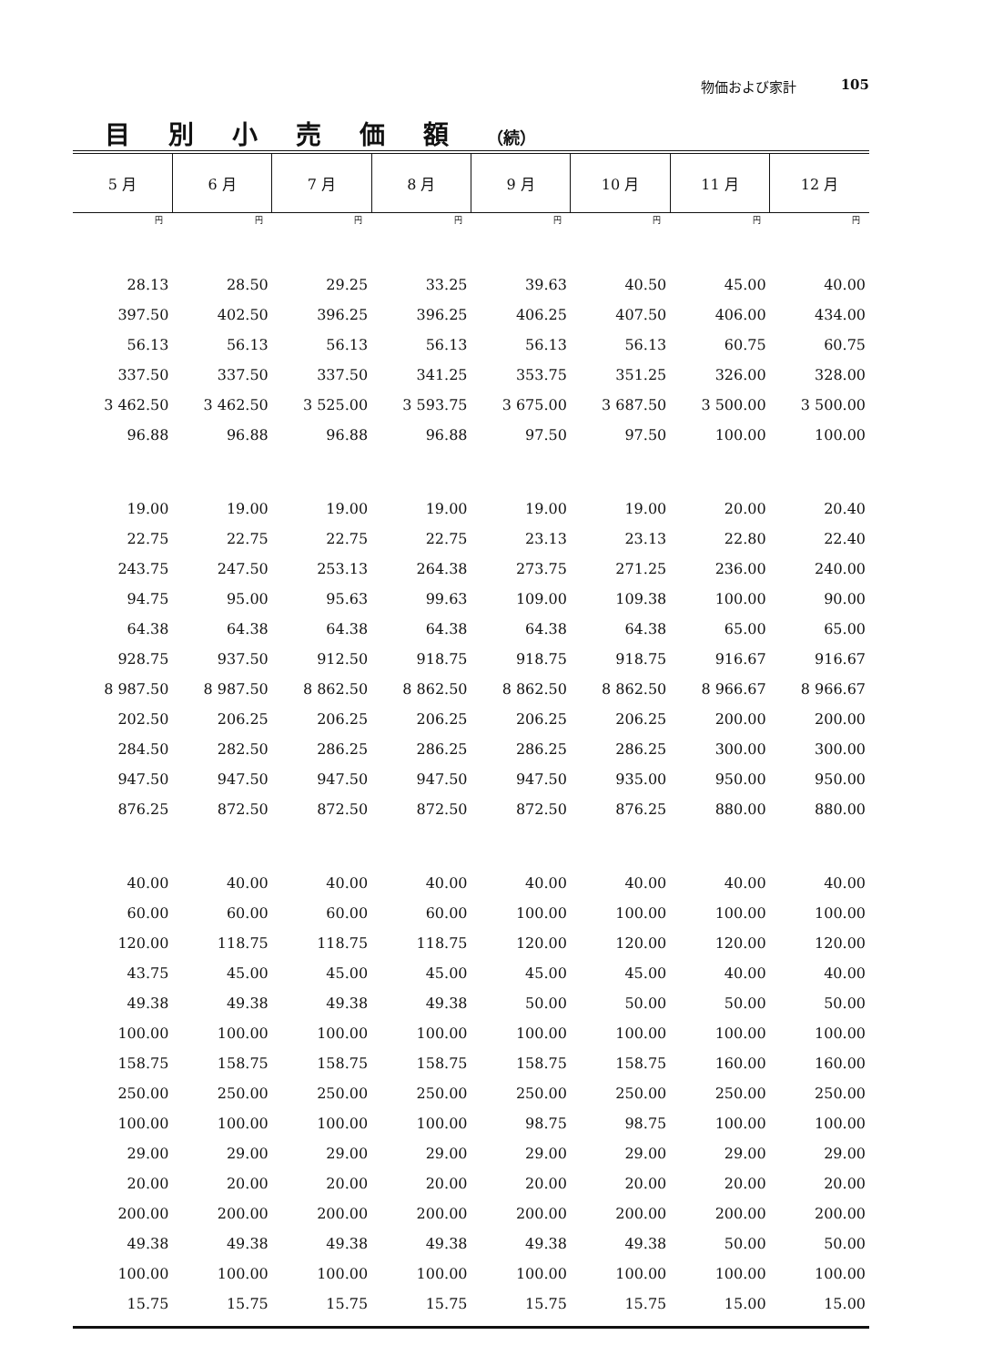物価および家計 105
目別小売価額（続）
| 5 月 | 6 月 | 7 月 | 8 月 | 9 月 | 10 月 | 11 月 | 12 月 |
| --- | --- | --- | --- | --- | --- | --- | --- |
| 円 | 円 | 円 | 円 | 円 | 円 | 円 | 円 |
| 28.13 | 28.50 | 29.25 | 33.25 | 39.63 | 40.50 | 45.00 | 40.00 |
| 397.50 | 402.50 | 396.25 | 396.25 | 406.25 | 407.50 | 406.00 | 434.00 |
| 56.13 | 56.13 | 56.13 | 56.13 | 56.13 | 56.13 | 60.75 | 60.75 |
| 337.50 | 337.50 | 337.50 | 341.25 | 353.75 | 351.25 | 326.00 | 328.00 |
| 3 462.50 | 3 462.50 | 3 525.00 | 3 593.75 | 3 675.00 | 3 687.50 | 3 500.00 | 3 500.00 |
| 96.88 | 96.88 | 96.88 | 96.88 | 97.50 | 97.50 | 100.00 | 100.00 |
| 19.00 | 19.00 | 19.00 | 19.00 | 19.00 | 19.00 | 20.00 | 20.40 |
| 22.75 | 22.75 | 22.75 | 22.75 | 23.13 | 23.13 | 22.80 | 22.40 |
| 243.75 | 247.50 | 253.13 | 264.38 | 273.75 | 271.25 | 236.00 | 240.00 |
| 94.75 | 95.00 | 95.63 | 99.63 | 109.00 | 109.38 | 100.00 | 90.00 |
| 64.38 | 64.38 | 64.38 | 64.38 | 64.38 | 64.38 | 65.00 | 65.00 |
| 928.75 | 937.50 | 912.50 | 918.75 | 918.75 | 918.75 | 916.67 | 916.67 |
| 8 987.50 | 8 987.50 | 8 862.50 | 8 862.50 | 8 862.50 | 8 862.50 | 8 966.67 | 8 966.67 |
| 202.50 | 206.25 | 206.25 | 206.25 | 206.25 | 206.25 | 200.00 | 200.00 |
| 284.50 | 282.50 | 286.25 | 286.25 | 286.25 | 286.25 | 300.00 | 300.00 |
| 947.50 | 947.50 | 947.50 | 947.50 | 947.50 | 935.00 | 950.00 | 950.00 |
| 876.25 | 872.50 | 872.50 | 872.50 | 872.50 | 876.25 | 880.00 | 880.00 |
| 40.00 | 40.00 | 40.00 | 40.00 | 40.00 | 40.00 | 40.00 | 40.00 |
| 60.00 | 60.00 | 60.00 | 60.00 | 100.00 | 100.00 | 100.00 | 100.00 |
| 120.00 | 118.75 | 118.75 | 118.75 | 120.00 | 120.00 | 120.00 | 120.00 |
| 43.75 | 45.00 | 45.00 | 45.00 | 45.00 | 45.00 | 40.00 | 40.00 |
| 49.38 | 49.38 | 49.38 | 49.38 | 50.00 | 50.00 | 50.00 | 50.00 |
| 100.00 | 100.00 | 100.00 | 100.00 | 100.00 | 100.00 | 100.00 | 100.00 |
| 158.75 | 158.75 | 158.75 | 158.75 | 158.75 | 158.75 | 160.00 | 160.00 |
| 250.00 | 250.00 | 250.00 | 250.00 | 250.00 | 250.00 | 250.00 | 250.00 |
| 100.00 | 100.00 | 100.00 | 100.00 | 98.75 | 98.75 | 100.00 | 100.00 |
| 29.00 | 29.00 | 29.00 | 29.00 | 29.00 | 29.00 | 29.00 | 29.00 |
| 20.00 | 20.00 | 20.00 | 20.00 | 20.00 | 20.00 | 20.00 | 20.00 |
| 200.00 | 200.00 | 200.00 | 200.00 | 200.00 | 200.00 | 200.00 | 200.00 |
| 49.38 | 49.38 | 49.38 | 49.38 | 49.38 | 49.38 | 50.00 | 50.00 |
| 100.00 | 100.00 | 100.00 | 100.00 | 100.00 | 100.00 | 100.00 | 100.00 |
| 15.75 | 15.75 | 15.75 | 15.75 | 15.75 | 15.75 | 15.00 | 15.00 |